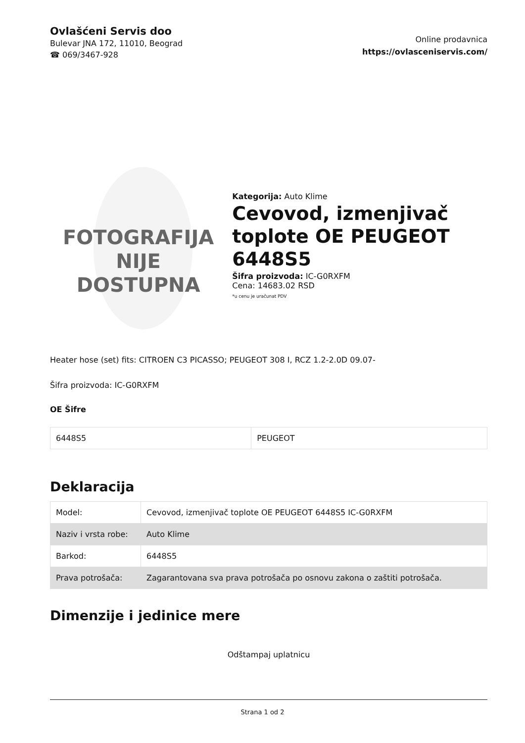Ovlašćeni Servis doo
Bulevar JNA 172, 11010, Beograd
☎ 069/3467-928
Online prodavnica
https://ovlasceniservis.com/
FOTOGRAFIJA
NIJE DOSTUPNA
Kategorija: Auto Klime
Cevovod, izmenjivač toplote OE PEUGEOT 6448S5
Šifra proizvoda: IC-G0RXFM
Cena: 14683.02 RSD
*u cenu je uračunat PDV
Heater hose (set) fits: CITROEN C3 PICASSO; PEUGEOT 308 I, RCZ 1.2-2.0D 09.07-
Šifra proizvoda: IC-G0RXFM
OE Šifre
| 6448S5 | PEUGEOT |
Deklaracija
| Model: | Cevovod, izmenjivač toplote OE PEUGEOT 6448S5 IC-G0RXFM |
| Naziv i vrsta robe: | Auto Klime |
| Barkod: | 6448S5 |
| Prava potrošača: | Zagarantovana sva prava potrošača po osnovu zakona o zaštiti potrošača. |
Dimenzije i jedinice mere
Odštampaj uplatnicu
Strana 1 od 2